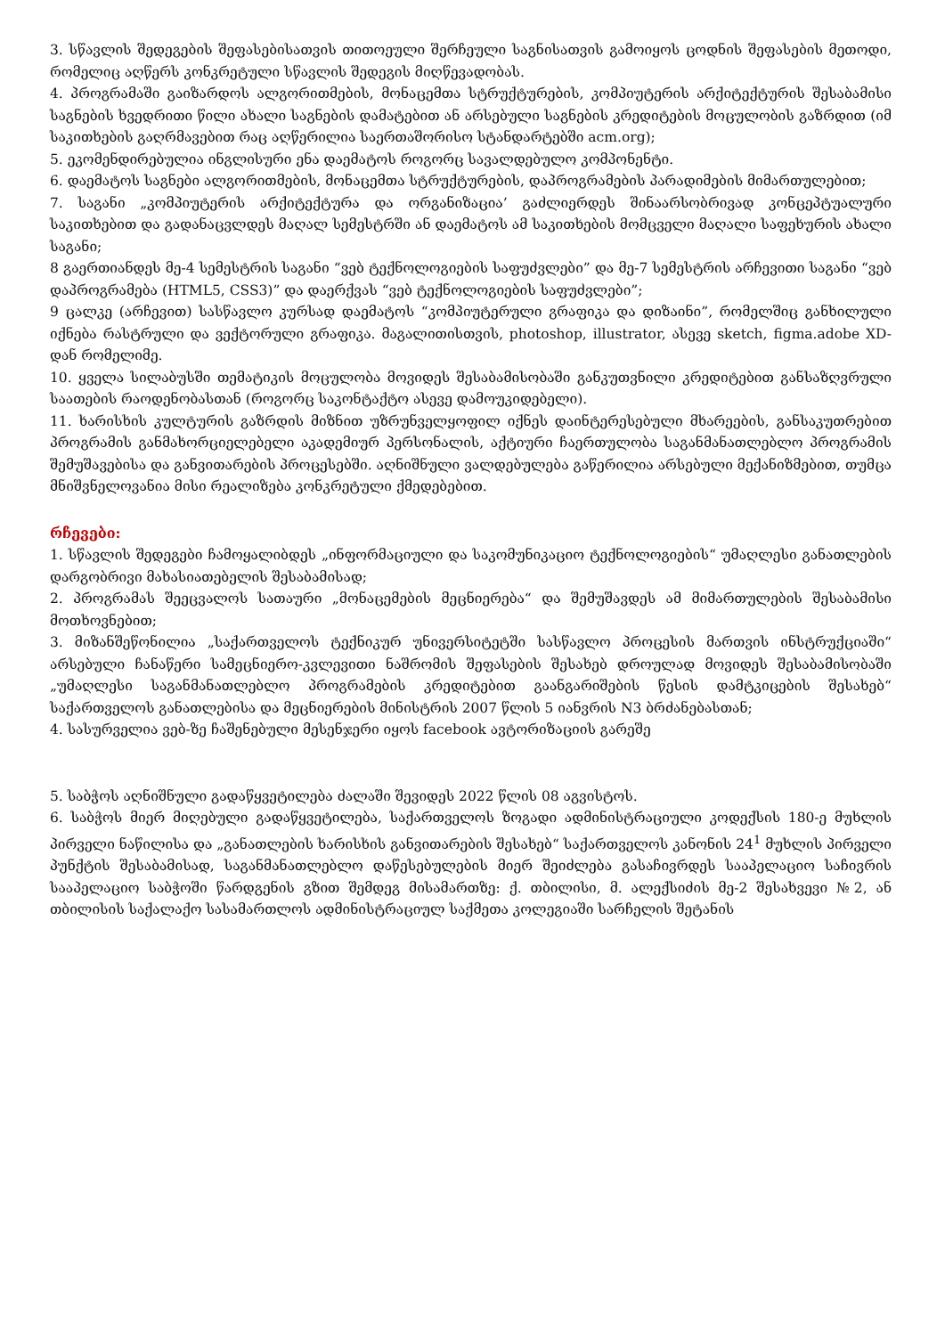3. სწავლის შედეგების შეფასებისათვის თითოეული შერჩეული საგნისათვის გამოიყოს ცოდნის შეფასების მეთოდი, რომელიც აღწერს კონკრეტული სწავლის შედეგის მიღწევადობას.
4. პროგრამაში გაიზარდოს ალგორითმების, მონაცემთა სტრუქტურების, კომპიუტერის არქიტექტურის შესაბამისი საგნების ხვედრითი წილი ახალი საგნების დამატებით ან არსებული საგნების კრედიტების მოცულობის გაზრდით (იმ საკითხების გაღრმავებით რაც აღწერილია საერთაშორისო სტანდარტებში acm.org);
5. ეკომენდირებულია ინგლისური ენა დაემატოს როგორც სავალდებულო კომპონენტი.
6. დაემატოს საგნები ალგორითმების, მონაცემთა სტრუქტურების, დაპროგრამების პარადიმების მიმართულებით;
7. საგანი „კომპიუტერის არქიტექტურა და ორგანიზაცია’ გაძლიერდეს შინაარსობრივად კონცეპტუალური საკითხებით და გადანაცვლდეს მაღალ სემესტრში ან დაემატოს ამ საკითხების მომცველი მაღალი საფეხურის ახალი საგანი;
8 გაერთიანდეს მე-4 სემესტრის საგანი “ვებ ტექნოლოგიების საფუძვლები” და მე-7 სემესტრის არჩევითი საგანი “ვებ დაპროგრამება (HTML5, CSS3)” და დაერქვას “ვებ ტექნოლოგიების საფუძვლები”;
9 ცალკე (არჩევით) სასწავლო კურსად დაემატოს “კომპიუტერული გრაფიკა და დიზაინი”, რომელშიც განხილული იქნება რასტრული და ვექტორული გრაფიკა. მაგალითისთვის, photoshop, illustrator, ასევე sketch, figma.adobe XD-დან რომელიმე.
10. ყველა სილაბუსში თემატიკის მოცულობა მოვიდეს შესაბამისობაში განკუთვნილი კრედიტებით განსაზღვრული საათების რაოდენობასთან (როგორც საკონტაქტო ასევე დამოუკიდებელი).
11. ხარისხის კულტურის გაზრდის მიზნით უზრუნველყოფილ იქნეს დაინტერესებული მხარეების, განსაკუთრებით პროგრამის განმახორციელებელი აკადემიურ პერსონალის, აქტიური ჩაერთულობა საგანმანათლებლო პროგრამის შემუშავებისა და განვითარების პროცესებში. აღნიშნული ვალდებულება გაწერილია არსებული მექანიზმებით, თუმცა მნიშვნელოვანია მისი რეალიზება კონკრეტული ქმედებებით.
რჩევები:
1. სწავლის შედეგები ჩამოყალიბდეს „ინფორმაციული და საკომუნიკაციო ტექნოლოგიების“ უმაღლესი განათლების დარგობრივი მახასიათებელის შესაბამისად;
2. პროგრამას შეეცვალოს სათაური „მონაცემების მეცნიერება“ და შემუშავდეს ამ მიმართულების შესაბამისი მოთხოვნებით;
3. მიზანშეწონილია „საქართველოს ტექნიკურ უნივერსიტეტში სასწავლო პროცესის მართვის ინსტრუქციაში“ არსებული ჩანაწერი სამეცნიერო-კვლევითი ნაშრომის შეფასების შესახებ დროულად მოვიდეს შესაბამისობაში „უმაღლესი საგანმანათლებლო პროგრამების კრედიტებით გაანგარიშების წესის დამტკიცების შესახებ“ საქართველოს განათლებისა და მეცნიერების მინისტრის 2007 წლის 5 იანვრის N3 ბრძანებასთან;
4. სასურველია ვებ-ზე ჩაშენებული მესენჯერი იყოს facebook ავტორიზაციის გარეშე
5. საბჭოს აღნიშნული გადაწყვეტილება ძალაში შევიდეს 2022 წლის 08 აგვისტოს.
6. საბჭოს მიერ მიღებული გადაწყვეტილება, საქართველოს ზოგადი ადმინისტრაციული კოდექსის 180-ე მუხლის პირველი ნაწილისა და „განათლების ხარისხის განვითარების შესახებ“ საქართველოს კანონის 24<sup>1</sup> მუხლის პირველი პუნქტის შესაბამისად, საგანმანათლებლო დაწესებულების მიერ შეიძლება გასაჩივრდეს სააპელაციო საჩივრის სააპელაციო საბჭოში წარდგენის გზით შემდეგ მისამართზე: ქ. თბილისი, მ. ალექსიძის მე-2 შესახვევი №2, ან თბილისის საქალაქო სასამართლოს ადმინისტრაციულ საქმეთა კოლეგიაში სარჩელის შეტანის